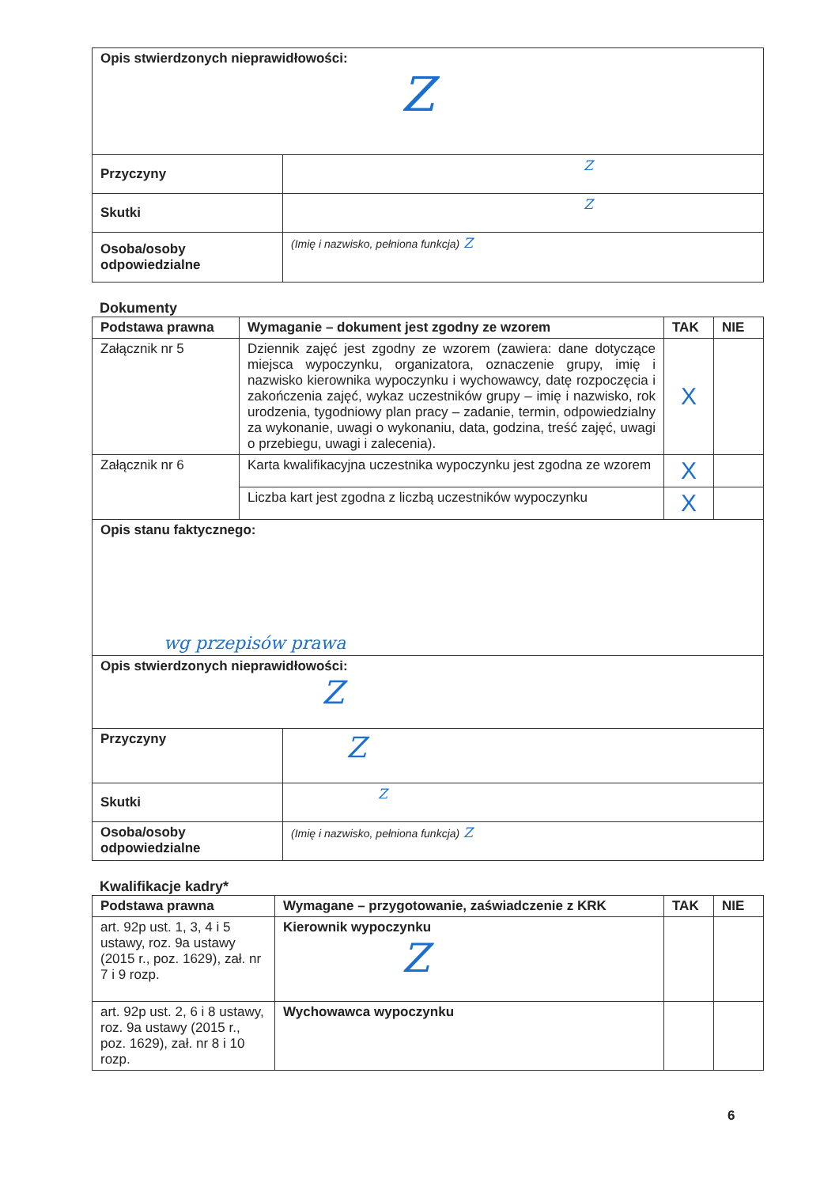| Opis stwierdzonych nieprawidłowości: Z | |
| Przyczyny | Z |
| Skutki | Z |
| Osoba/osoby odpowiedzialne | (Imię i nazwisko, pełniona funkcja) Z |
Dokumenty
| Podstawa prawna | Wymaganie – dokument jest zgodny ze wzorem | TAK | NIE |
| --- | --- | --- | --- |
| Załącznik nr 5 | Dziennik zajęć jest zgodny ze wzorem (zawiera: dane dotyczące miejsca wypoczynku, organizatora, oznaczenie grupy, imię i nazwisko kierownika wypoczynku i wychowawcy, datę rozpoczęcia i zakończenia zajęć, wykaz uczestników grupy – imię i nazwisko, rok urodzenia, tygodniowy plan pracy – zadanie, termin, odpowiedzialny za wykonanie, uwagi o wykonaniu, data, godzina, treść zajęć, uwagi o przebiegu, uwagi i zalecenia). | X | |
| Załącznik nr 6 | Karta kwalifikacyjna uczestnika wypoczynku jest zgodna ze wzorem | X | |
| | Liczba kart jest zgodna z liczbą uczestników wypoczynku | X | |
| Opis stanu faktycznego: wg przepisów prawa | | | |
| Opis stwierdzonych nieprawidłowości: Z | | | |
| Przyczyny | Z |
| Skutki | Z |
| Osoba/osoby odpowiedzialne | (Imię i nazwisko, pełniona funkcja) Z |
Kwalifikacje kadry*
| Podstawa prawna | Wymagane – przygotowanie, zaświadczenie z KRK | TAK | NIE |
| --- | --- | --- | --- |
| art. 92p ust. 1, 3, 4 i 5 ustawy, roz. 9a ustawy (2015 r., poz. 1629), zał. nr 7 i 9 rozp. | Kierownik wypoczynku Z | | |
| art. 92p ust. 2, 6 i 8 ustawy, roz. 9a ustawy (2015 r., poz. 1629), zał. nr 8 i 10 rozp. | Wychowawca wypoczynku | | |
6